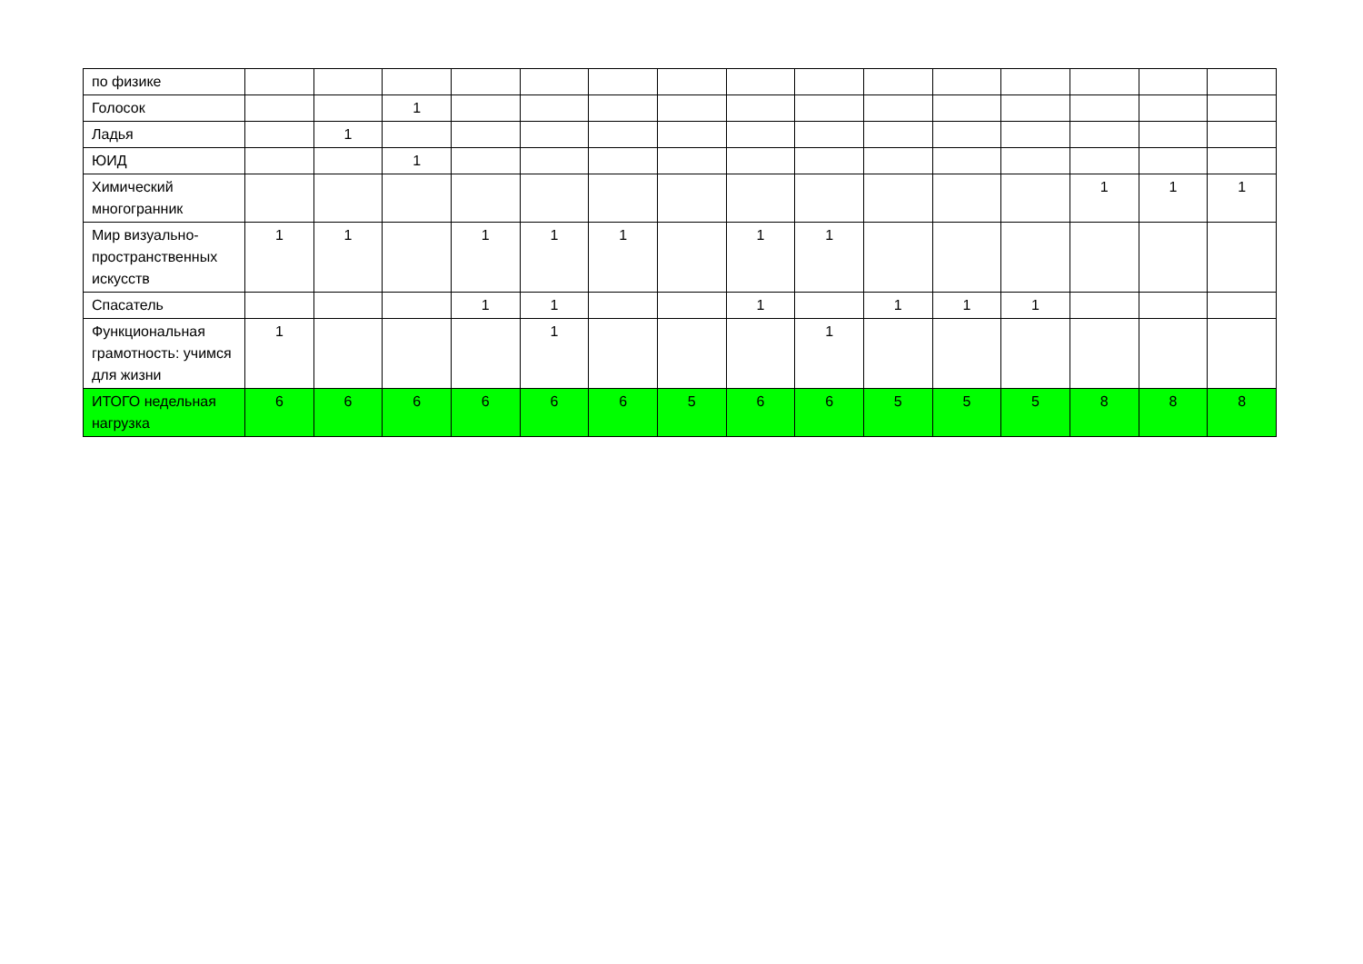| по физике | | | | | | | | | | | | | | | |
| Голосок | | | 1 | | | | | | | | | | | | |
| Ладья | | 1 | | | | | | | | | | | | | |
| ЮИД | | | 1 | | | | | | | | | | | | |
| Химический многогранник | | | | | | | | | | | | | 1 | 1 | 1 |
| Мир визуально-пространственных искусств | 1 | 1 | | 1 | 1 | 1 | | 1 | 1 | | | | | | |
| Спасатель | | | | 1 | 1 | | | 1 | | 1 | 1 | 1 | | | |
| Функциональная грамотность: учимся для жизни | 1 | | | | 1 | | | | 1 | | | | | | |
| ИТОГО недельная нагрузка | 6 | 6 | 6 | 6 | 6 | 6 | 5 | 6 | 6 | 5 | 5 | 5 | 8 | 8 | 8 |